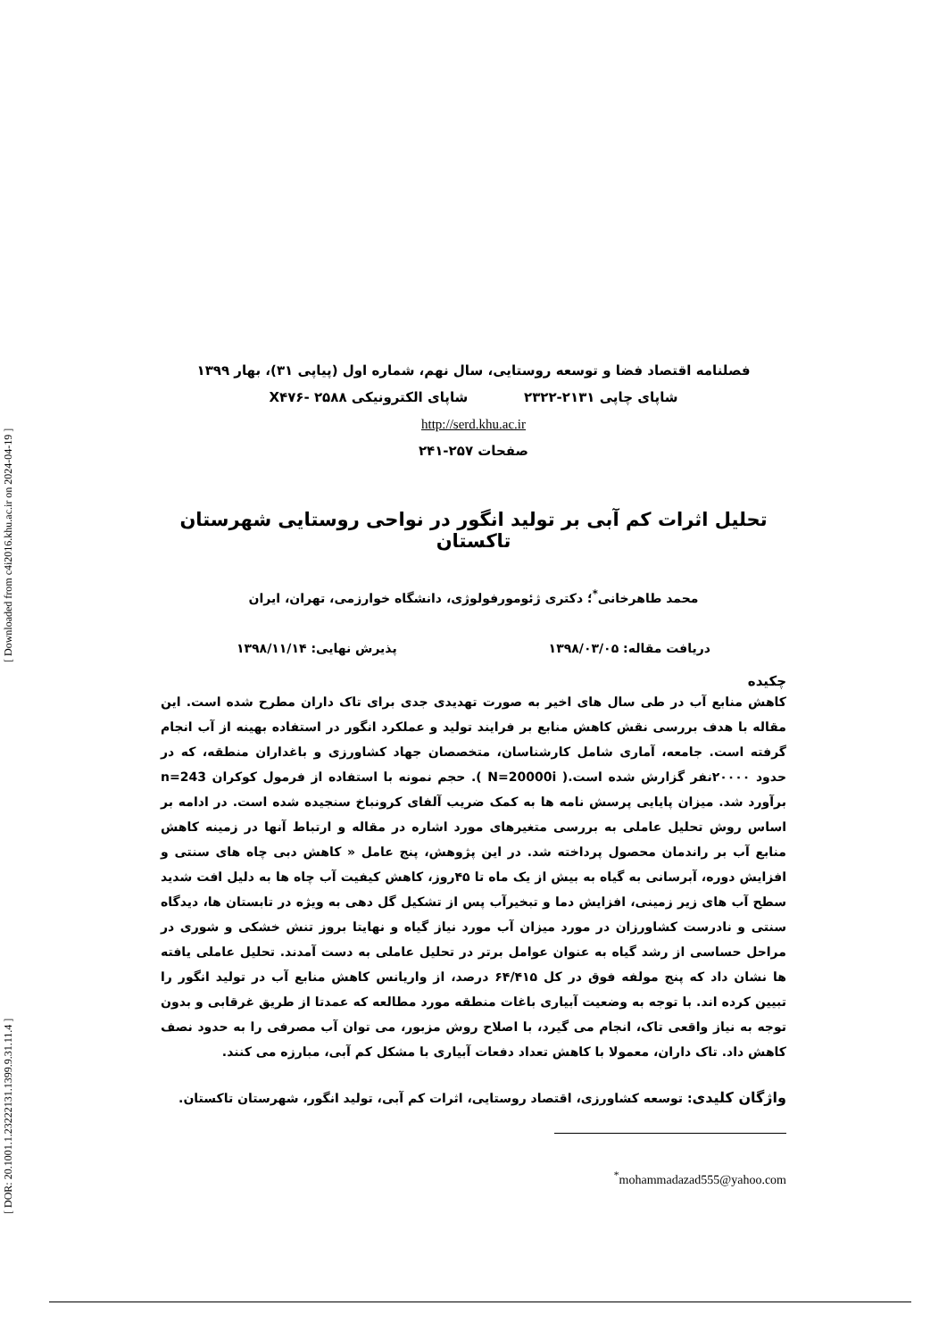[ DOR: 20.1001.1.23222131.1399.9.31.11.4 ] [ Downloaded from c4i2016.khu.ac.ir on 2024-04-19 ]
فصلنامه اقتصاد فضا و توسعه روستایی، سال نهم، شماره اول (پیاپی ۳۱)، بهار ۱۳۹۹
شاپای چاپی ۲۱۳۱-۲۳۲۲ شاپای الکترونیکی X۴۷۶- ۲۵۸۸
http://serd.khu.ac.ir
صفحات ۲۵۷-۲۴۱
تحلیل اثرات کم آبی بر تولید انگور در نواحی روستایی شهرستان تاکستان
محمد طاهرخانی<sup>*</sup>؛ دکتری ژئومورفولوژی، دانشگاه خوارزمی، تهران، ایران
دریافت مقاله: ۱۳۹۸/۰۳/۰۵ پذیرش نهایی: ۱۳۹۸/۱۱/۱۴
چکیده
کاهش منابع آب در طی سال های اخیر به صورت تهدیدی جدی برای تاک داران مطرح شده است. این مقاله با هدف بررسی نقش کاهش منابع بر فرایند تولید و عملکرد انگور در استفاده بهینه از آب انجام گرفته است. جامعه، آماری شامل کارشناسان، متخصصان جهاد کشاورزی و باغداران منطقه، که در حدود ۲۰۰۰۰نفر گزارش شده است.( N=20000i ). حجم نمونه با استفاده از فرمول کوکران n=243 برآورد شد. میزان پایایی پرسش نامه ها به کمک ضریب آلفای کرونباخ سنجیده شده است. در ادامه بر اساس روش تحلیل عاملی به بررسی متغیرهای مورد اشاره در مقاله و ارتباط آنها در زمینه کاهش منابع آب بر راندمان محصول پرداخته شد. در این پژوهش، پنج عامل « کاهش دبی چاه های سنتی و افزایش دوره، آبرسانی به گیاه به بیش از یک ماه تا ۴۵روز، کاهش کیفیت آب چاه ها به دلیل افت شدید سطح آب های زیر زمینی، افزایش دما و تبخیرآب پس از تشکیل گل دهی به ویژه در تابستان ها، دیدگاه سنتی و نادرست کشاورزان در مورد میزان آب مورد نیاز گیاه و نهایتا بروز تنش خشکی و شوری در مراحل حساسی از رشد گیاه به عنوان عوامل برتر در تحلیل عاملی به دست آمدند. تحلیل عاملی یافته ها نشان داد که پنج مولفه فوق در کل ۶۴/۴۱۵ درصد، از واریانس کاهش منابع آب در تولید انگور را تبیین کرده اند. با توجه به وضعیت آبیاری باغات منطقه مورد مطالعه که عمدتا از طریق غرقابی و بدون توجه به نیاز واقعی تاک، انجام می گیرد، با اصلاح روش مزبور، می توان آب مصرفی را به حدود نصف کاهش داد. تاک داران، معمولا با کاهش تعداد دفعات آبیاری با مشکل کم آبی، مبارزه می کنند.
واژگان کلیدی: توسعه کشاورزی، اقتصاد روستایی، اثرات کم آبی، تولید انگور، شهرستان تاکستان.
<sup>*</sup> mohammadazad555@yahoo.com